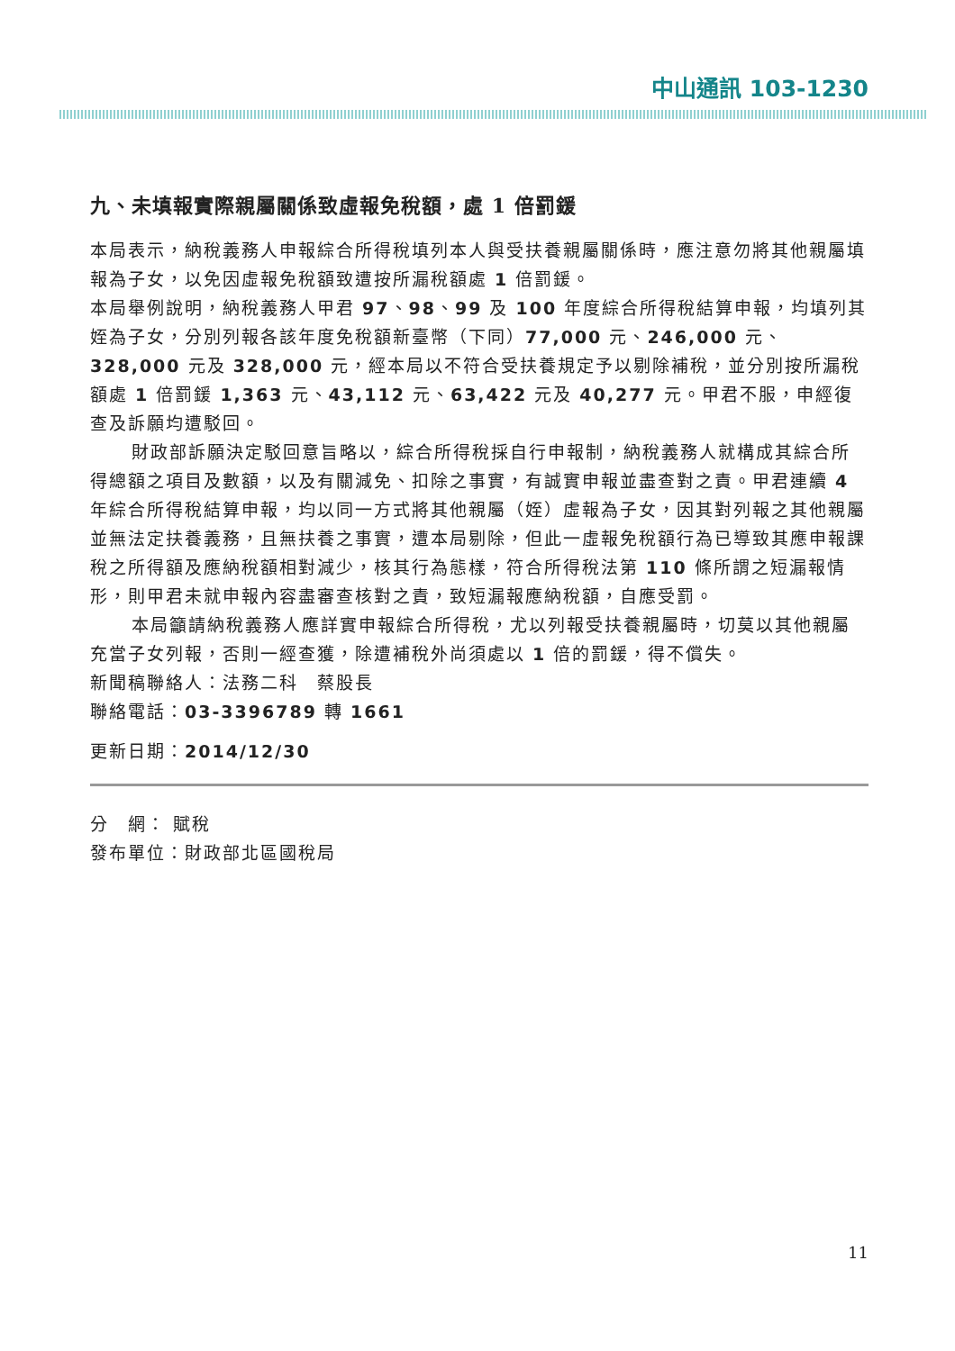中山通訊 103-1230
九、未填報實際親屬關係致虛報免稅額，處 1 倍罰鍰
本局表示，納稅義務人申報綜合所得稅填列本人與受扶養親屬關係時，應注意勿將其他親屬填報為子女，以免因虛報免稅額致遭按所漏稅額處 1 倍罰鍰。
本局舉例說明，納稅義務人甲君 97、98、99 及 100 年度綜合所得稅結算申報，均填列其姪為子女，分別列報各該年度免稅額新臺幣（下同）77,000 元、246,000 元、328,000 元及 328,000 元，經本局以不符合受扶養規定予以剔除補稅，並分別按所漏稅額處 1 倍罰鍰 1,363 元、43,112 元、63,422 元及 40,277 元。甲君不服，申經復查及訴願均遭駁回。
財政部訴願決定駁回意旨略以，綜合所得稅採自行申報制，納稅義務人就構成其綜合所得總額之項目及數額，以及有關減免、扣除之事實，有誠實申報並盡查對之責。甲君連續 4 年綜合所得稅結算申報，均以同一方式將其他親屬（姪）虛報為子女，因其對列報之其他親屬並無法定扶養義務，且無扶養之事實，遭本局剔除，但此一虛報免稅額行為已導致其應申報課稅之所得額及應納稅額相對減少，核其行為態樣，符合所得稅法第 110 條所謂之短漏報情形，則甲君未就申報內容盡審查核對之責，致短漏報應納稅額，自應受罰。
本局籲請納稅義務人應詳實申報綜合所得稅，尤以列報受扶養親屬時，切莫以其他親屬充當子女列報，否則一經查獲，除遭補稅外尚須處以 1 倍的罰鍰，得不償失。
新聞稿聯絡人：法務二科　蔡股長
聯絡電話：03-3396789 轉 1661
更新日期：2014/12/30
分　網： 賦稅
發布單位：財政部北區國稅局
11